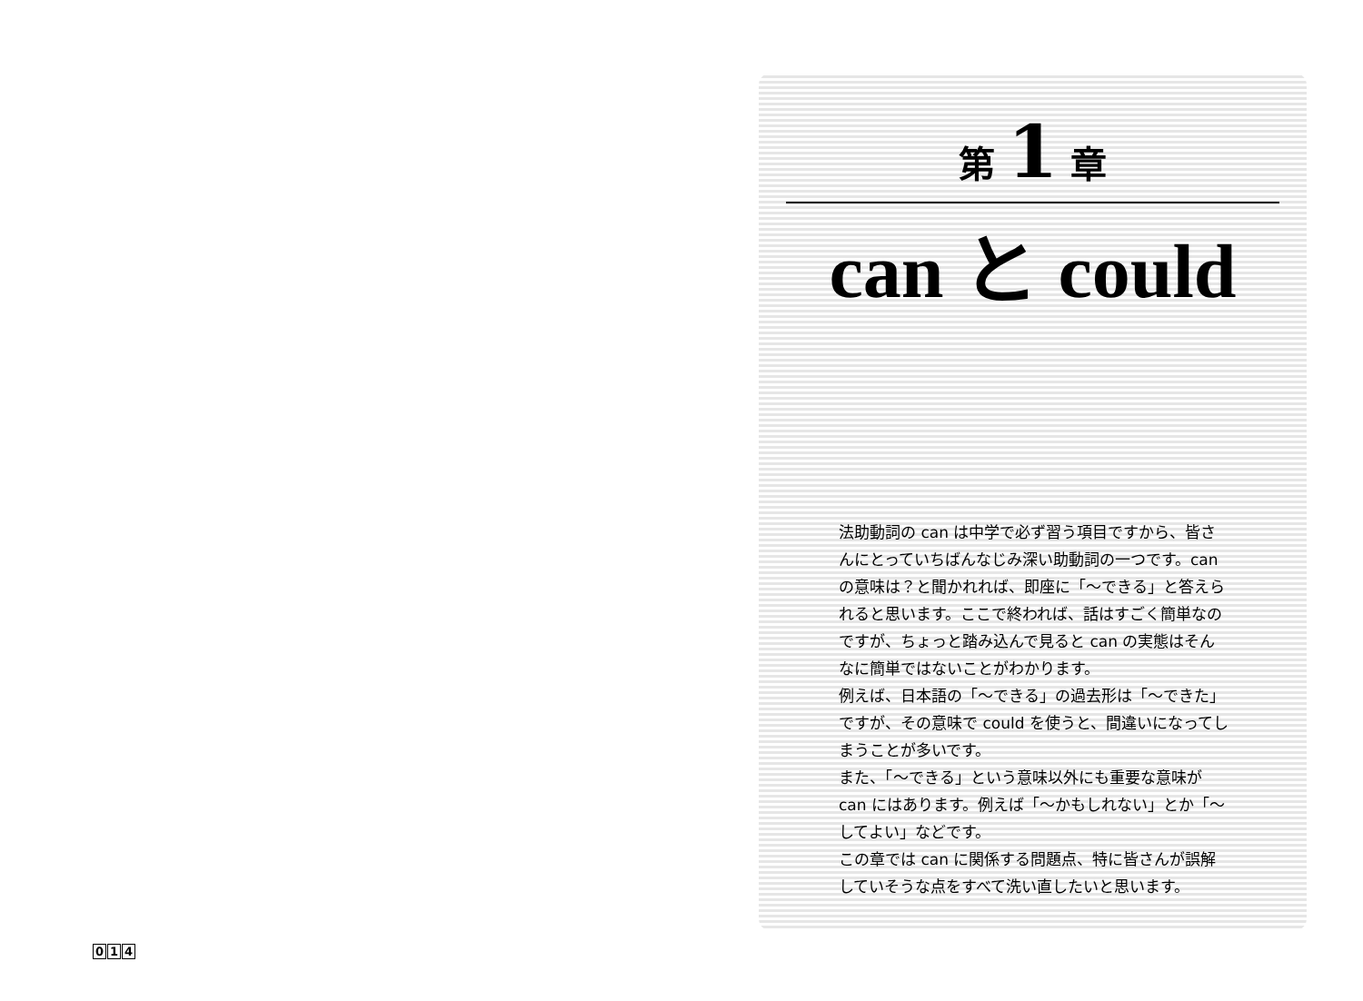第 1 章
can と could
法助動詞の can は中学で必ず習う項目ですから、皆さんにとっていちばんなじみ深い助動詞の一つです。can の意味は？と聞かれれば、即座に「〜できる」と答えられると思います。ここで終われば、話はすごく簡単なのですが、ちょっと踏み込んで見ると can の実態はそんなに簡単ではないことがわかります。
例えば、日本語の「〜できる」の過去形は「〜できた」ですが、その意味で could を使うと、間違いになってしまうことが多いです。
また、「〜できる」という意味以外にも重要な意味が can にはあります。例えば「〜かもしれない」とか「〜してよい」などです。
この章では can に関係する問題点、特に皆さんが誤解していそうな点をすべて洗い直したいと思います。
0 1 4